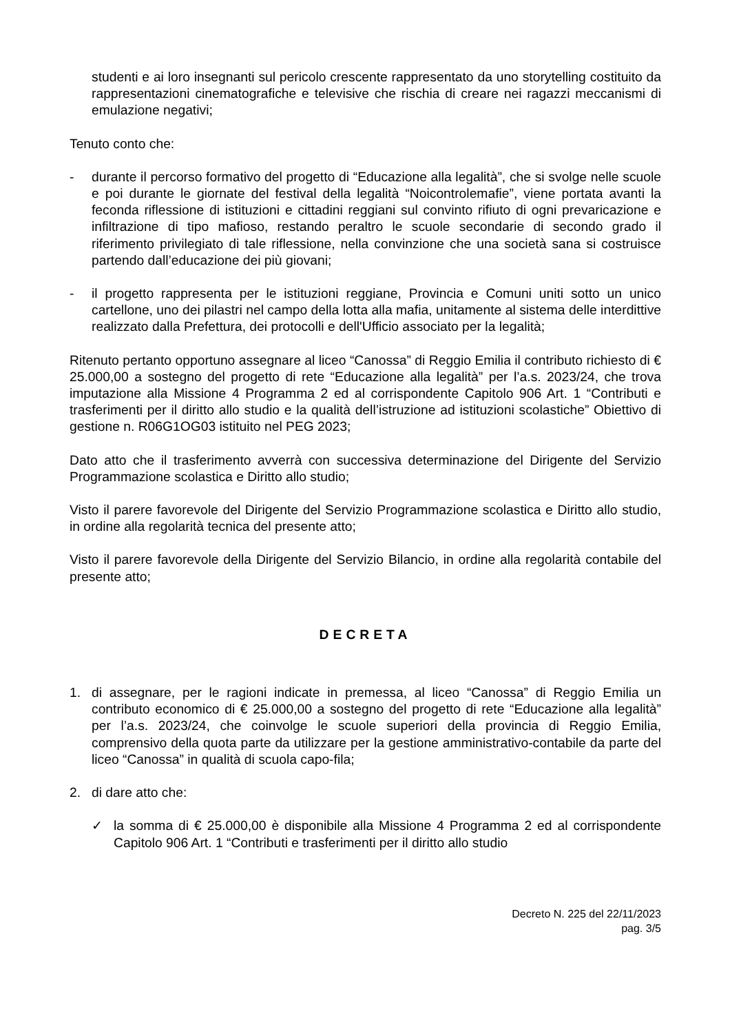studenti e ai loro insegnanti sul pericolo crescente rappresentato da uno storytelling costituito da rappresentazioni cinematografiche e televisive che rischia di creare nei ragazzi meccanismi di emulazione negativi;
Tenuto conto che:
- durante il percorso formativo del progetto di “Educazione alla legalità”, che si svolge nelle scuole e poi durante le giornate del festival della legalità “Noicontrolemafie”, viene portata avanti la feconda riflessione di istituzioni e cittadini reggiani sul convinto rifiuto di ogni prevaricazione e infiltrazione di tipo mafioso, restando peraltro le scuole secondarie di secondo grado il riferimento privilegiato di tale riflessione, nella convinzione che una società sana si costruisce partendo dall’educazione dei più giovani;
- il progetto rappresenta per le istituzioni reggiane, Provincia e Comuni uniti sotto un unico cartellone, uno dei pilastri nel campo della lotta alla mafia, unitamente al sistema delle interdittive realizzato dalla Prefettura, dei protocolli e dell'Ufficio associato per la legalità;
Ritenuto pertanto opportuno assegnare al liceo “Canossa” di Reggio Emilia il contributo richiesto di € 25.000,00 a sostegno del progetto di rete “Educazione alla legalità” per l’a.s. 2023/24, che trova imputazione alla Missione 4 Programma 2 ed al corrispondente Capitolo 906 Art. 1 “Contributi e trasferimenti per il diritto allo studio e la qualità dell’istruzione ad istituzioni scolastiche” Obiettivo di gestione n. R06G1OG03 istituito nel PEG 2023;
Dato atto che il trasferimento avverrà con successiva determinazione del Dirigente del Servizio Programmazione scolastica e Diritto allo studio;
Visto il parere favorevole del Dirigente del Servizio Programmazione scolastica e Diritto allo studio, in ordine alla regolarità tecnica del presente atto;
Visto il parere favorevole della Dirigente del Servizio Bilancio, in ordine alla regolarità contabile del presente atto;
DECRETA
1. di assegnare, per le ragioni indicate in premessa, al liceo “Canossa” di Reggio Emilia un contributo economico di € 25.000,00 a sostegno del progetto di rete “Educazione alla legalità” per l’a.s. 2023/24, che coinvolge le scuole superiori della provincia di Reggio Emilia, comprensivo della quota parte da utilizzare per la gestione amministrativo-contabile da parte del liceo “Canossa” in qualità di scuola capo-fila;
2. di dare atto che:
✓ la somma di € 25.000,00 è disponibile alla Missione 4 Programma 2 ed al corrispondente Capitolo 906 Art. 1 “Contributi e trasferimenti per il diritto allo studio
Decreto N. 225 del 22/11/2023
pag. 3/5